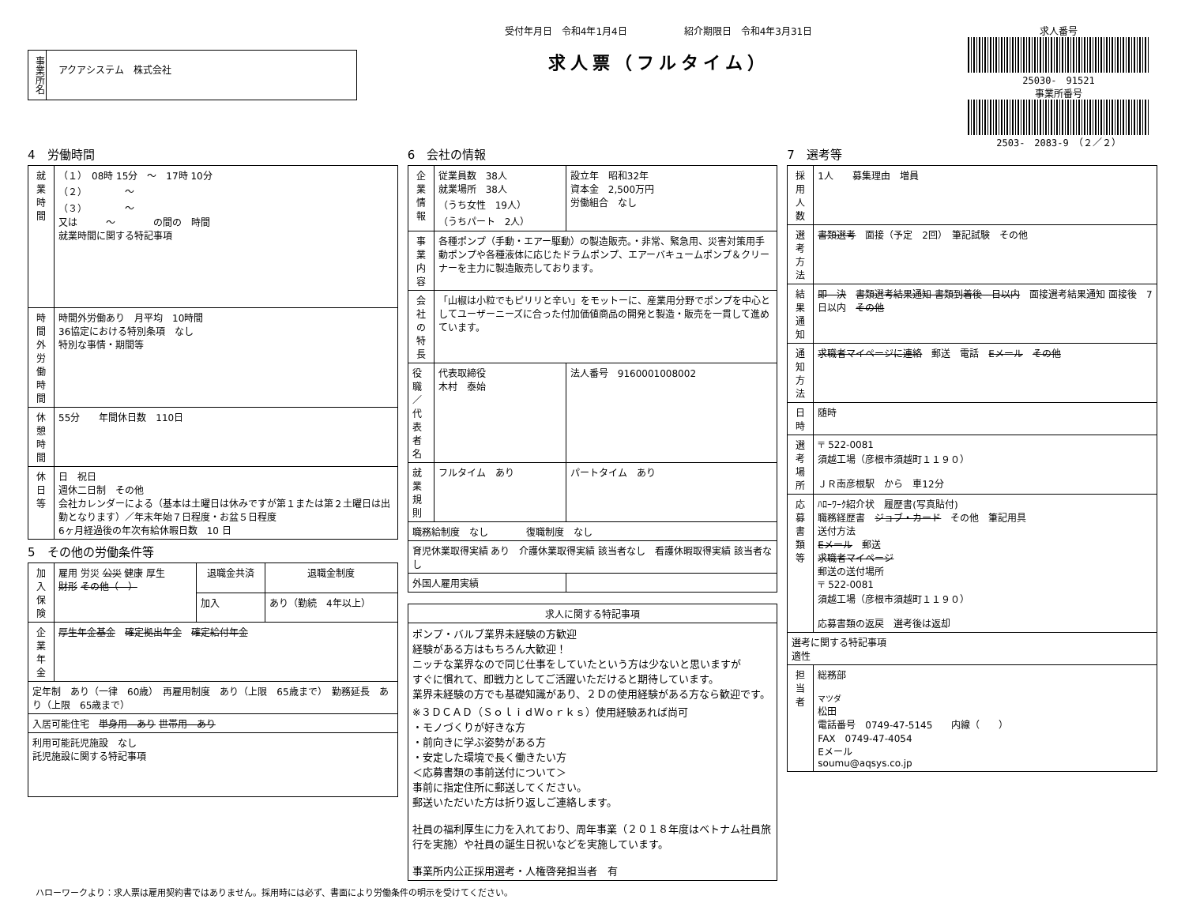事業所名
アクアシステム　株式会社
受付年月日　令和4年1月4日　　　　　　紹介期限日　令和4年3月31日
求人票（フルタイム）
求人番号
25030-　91521
事業所番号
2503-　2083-9　（２／２）
4　労働時間
| 就業時間 | （１） 08時 15分 ～ 17時 10分 （２） ～ （３） ～ 又は ～ の間の 時間 就業時間に関する特記事項 |
| 時間外労働時間 | 時間外労働あり 月平均 10時間 36協定における特別条項 なし 特別な事情・期間等 |
| 休憩時間 | 55分 年間休日数 110日 |
| 休日等 | 日 祝日 週休二日制 その他 会社カレンダーによる（基本は土曜日は休みですが第１または第２土曜日は出勤となります）／年末年始７日程度・お盆５日程度 6ヶ月経過後の年次有給休暇日数 10 日 |
5　その他の労働条件等
| 加入保険 | 雇用 労災 公災 健康 厚生 財形 その他（ ） | 退職金共済 | 退職金制度 |
| | | 加入 | あり（勤続 4年以上） |
| 企業年金 | 厚生年金基金 確定拠出年金 確定給付年金 | | |
| 定年制 あり（一律 60歳） 再雇用制度 あり（上限 65歳まで） 勤務延長 あり（上限 65歳まで） | | | |
| 入居可能住宅 単身用 あり 世帯用 あり | | | |
| 利用可能託児施設 なし 託児施設に関する特記事項 | | | |
6　会社の情報
| 企業情報 | 従業員数 38人 就業場所 38人 （うち女性 19人） （うちパート 2人） | | 設立年 昭和32年 資本金 2,500万円 労働組合 なし |
| 事業内容 | 各種ポンプ（手動・エアー駆動）の製造販売。・非常、緊急用、災害対策用手動ポンプや各種液体に応じたドラムポンプ、エアーバキュームポンプ＆クリーナーを主力に製造販売しております。 | | |
| 会社の特長 | 「山椒は小粒でもピリリと辛い」をモットーに、産業用分野でポンプを中心としてユーザーニーズに合った付加価値商品の開発と製造・販売を一貫して進めています。 | | |
| 役職／代表者名 | 代表取締役 木村 泰始 | | 法人番号 9160001008002 |
| 就業規則 | フルタイム あり | | パートタイム あり |
| 職務給制度 なし 復職制度 なし | | | |
| 育児休業取得実績 あり 介護休業取得実績 該当者なし 看護休暇取得実績 該当者なし | | | |
| 外国人雇用実績 | | | |
| 求人に関する特記事項 |
| --- |
| ポンプ・バルブ業界未経験の方歓迎 経験がある方はもちろん大歓迎！ ニッチな業界なので同じ仕事をしていたという方は少ないと思いますが すぐに慣れて、即戦力としてご活躍いただけると期待しています。 業界未経験の方でも基礎知識があり、２Ｄの使用経験がある方なら歓迎です。 ※３ＤＣＡＤ（ＳｏｌｉｄＷｏｒｋｓ）使用経験あれば尚可 ・モノづくりが好きな方 ・前向きに学ぶ姿勢がある方 ・安定した環境で長く働きたい方 ＜応募書類の事前送付について＞ 事前に指定住所に郵送してください。 郵送いただいた方は折り返しご連絡します。 社員の福利厚生に力を入れており、周年事業（２０１８年度はベトナム社員旅行を実施）や社員の誕生日祝いなどを実施しています。 事業所内公正採用選考・人権啓発担当者 有 |
7　選考等
| 採用人数 | 1人 募集理由 増員 |
| 選考方法 | 書類選考 面接（予定 2回） 筆記試験 その他 |
| 結果通知 | 即 決 書類選考結果通知 書類到着後 日以内 面接選考結果通知 面接後 7日以内 その他 |
| 通知方法 | 求職者マイページに連絡 郵送 電話 Eメール その他 |
| 日時 | 随時 |
| 選考場所 | 〒 522-0081 須越工場（彦根市須越町１１９０） ＪＲ南彦根駅 から 車12分 |
| 応募書類等 | ﾊﾛｰﾜｰｸ紹介状 履歴書(写真貼付) 職務経歴書 ジョブ・カード その他 筆記用具 送付方法 Eメール 郵送 求職者マイページ 郵送の送付場所 〒 522-0081 須越工場（彦根市須越町１１９０） 応募書類の返戻 選考後は返却 |
| 選考に関する特記事項 適性 | |
| 担当者 | 総務部 マツダ 松田 電話番号 0749-47-5145 内線（ ） FAX 0749-47-4054 Eメール soumu@aqsys.co.jp |
ハローワークより：求人票は雇用契約書ではありません。採用時には必ず、書面により労働条件の明示を受けてください。